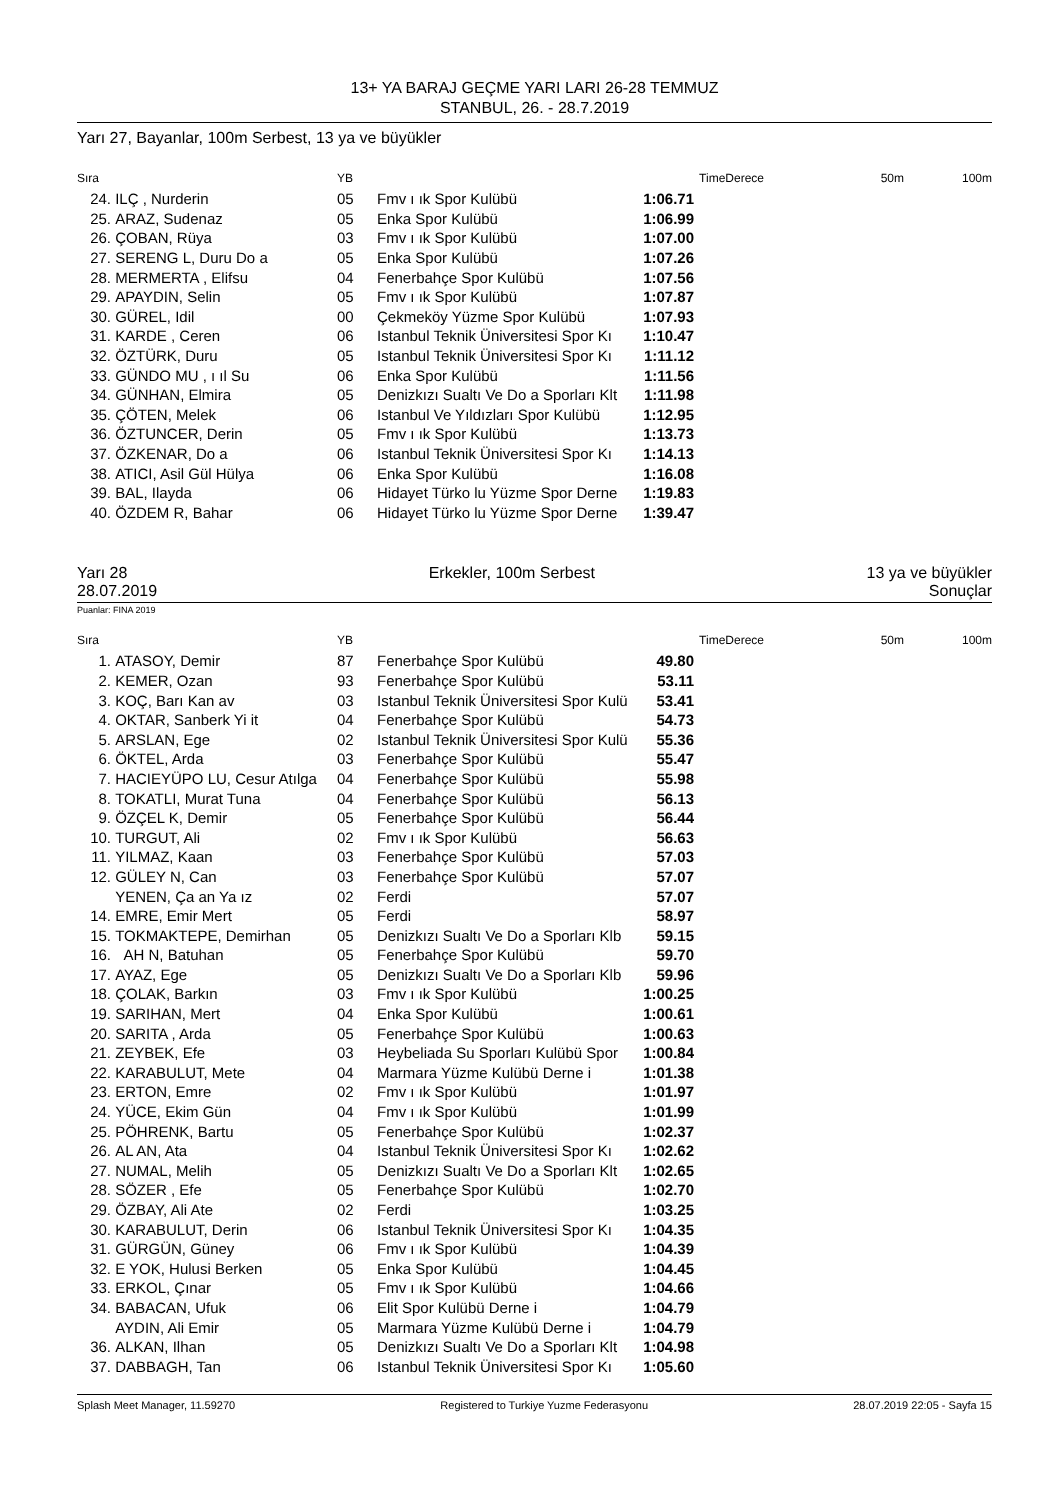13+ YA BARAJ GEÇME YARI LARI 26-28 TEMMUZ
STANBUL, 26. - 28.7.2019
Yarı 27, Bayanlar, 100m Serbest, 13 ya ve büyükler
| Sıra | | YB | | TimeDerece | | 50m | 100m |
| --- | --- | --- | --- | --- | --- | --- | --- |
| 24. | ILÇ , Nurderin | 05 | Fmv ı ık Spor Kulübü | 1:06.71 | | | |
| 25. | ARAZ, Sudenaz | 05 | Enka Spor Kulübü | 1:06.99 | | | |
| 26. | ÇOBAN, Rüya | 03 | Fmv ı ık Spor Kulübü | 1:07.00 | | | |
| 27. | SERENG L, Duru Do a | 05 | Enka Spor Kulübü | 1:07.26 | | | |
| 28. | MERMERTA , Elifsu | 04 | Fenerbahçe Spor Kulübü | 1:07.56 | | | |
| 29. | APAYDIN, Selin | 05 | Fmv ı ık Spor Kulübü | 1:07.87 | | | |
| 30. | GÜREL, Idil | 00 | Çekmeköy Yüzme Spor Kulübü | 1:07.93 | | | |
| 31. | KARDE , Ceren | 06 | Istanbul Teknik Üniversitesi Spor Kı | 1:10.47 | | | |
| 32. | ÖZTÜRK, Duru | 05 | Istanbul Teknik Üniversitesi Spor Kı | 1:11.12 | | | |
| 33. | GÜNDO MU , ı ıl Su | 06 | Enka Spor Kulübü | 1:11.56 | | | |
| 34. | GÜNHAN, Elmira | 05 | Denizkızı Sualtı Ve Do a Sporları Klt | 1:11.98 | | | |
| 35. | ÇÖTEN, Melek | 06 | Istanbul Ve Yıldızları Spor Kulübü | 1:12.95 | | | |
| 36. | ÖZTUNCER, Derin | 05 | Fmv ı ık Spor Kulübü | 1:13.73 | | | |
| 37. | ÖZKENAR, Do a | 06 | Istanbul Teknik Üniversitesi Spor Kı | 1:14.13 | | | |
| 38. | ATICI, Asil Gül Hülya | 06 | Enka Spor Kulübü | 1:16.08 | | | |
| 39. | BAL, Ilayda | 06 | Hidayet Türko lu Yüzme Spor Derne | 1:19.83 | | | |
| 40. | ÖZDEM R, Bahar | 06 | Hidayet Türko lu Yüzme Spor Derne | 1:39.47 | | | |
Yarı 28
28.07.2019
Erkekler, 100m Serbest 13 ya ve büyükler
Sonuçlar
Puanlar: FINA 2019
| Sıra | | YB | | TimeDerece | | 50m | 100m |
| --- | --- | --- | --- | --- | --- | --- | --- |
| 1. | ATASOY, Demir | 87 | Fenerbahçe Spor Kulübü | 49.80 | | | |
| 2. | KEMER, Ozan | 93 | Fenerbahçe Spor Kulübü | 53.11 | | | |
| 3. | KOÇ, Barı Kan av | 03 | Istanbul Teknik Üniversitesi Spor Kulü | 53.41 | | | |
| 4. | OKTAR, Sanberk Yi it | 04 | Fenerbahçe Spor Kulübü | 54.73 | | | |
| 5. | ARSLAN, Ege | 02 | Istanbul Teknik Üniversitesi Spor Kulü | 55.36 | | | |
| 6. | ÖKTEL, Arda | 03 | Fenerbahçe Spor Kulübü | 55.47 | | | |
| 7. | HACIEYÜPO LU, Cesur Atılga | 04 | Fenerbahçe Spor Kulübü | 55.98 | | | |
| 8. | TOKATLI, Murat Tuna | 04 | Fenerbahçe Spor Kulübü | 56.13 | | | |
| 9. | ÖZÇEL K, Demir | 05 | Fenerbahçe Spor Kulübü | 56.44 | | | |
| 10. | TURGUT, Ali | 02 | Fmv ı ık Spor Kulübü | 56.63 | | | |
| 11. | YILMAZ, Kaan | 03 | Fenerbahçe Spor Kulübü | 57.03 | | | |
| 12. | GÜLEY N, Can | 03 | Fenerbahçe Spor Kulübü | 57.07 | | | |
| | YENEN, Ça an Ya ız | 02 | Ferdi | 57.07 | | | |
| 14. | EMRE, Emir Mert | 05 | Ferdi | 58.97 | | | |
| 15. | TOKMAKTEPE, Demirhan | 05 | Denizkızı Sualtı Ve Do a Sporları Klb | 59.15 | | | |
| 16. | AH N, Batuhan | 05 | Fenerbahçe Spor Kulübü | 59.70 | | | |
| 17. | AYAZ, Ege | 05 | Denizkızı Sualtı Ve Do a Sporları Klb | 59.96 | | | |
| 18. | ÇOLAK, Barkın | 03 | Fmv ı ık Spor Kulübü | 1:00.25 | | | |
| 19. | SARIHAN, Mert | 04 | Enka Spor Kulübü | 1:00.61 | | | |
| 20. | SARITA , Arda | 05 | Fenerbahçe Spor Kulübü | 1:00.63 | | | |
| 21. | ZEYBEK, Efe | 03 | Heybeliada Su Sporları Kulübü Spor | 1:00.84 | | | |
| 22. | KARABULUT, Mete | 04 | Marmara Yüzme Kulübü Derne i | 1:01.38 | | | |
| 23. | ERTON, Emre | 02 | Fmv ı ık Spor Kulübü | 1:01.97 | | | |
| 24. | YÜCE, Ekim Gün | 04 | Fmv ı ık Spor Kulübü | 1:01.99 | | | |
| 25. | PÖHRENK, Bartu | 05 | Fenerbahçe Spor Kulübü | 1:02.37 | | | |
| 26. | AL AN, Ata | 04 | Istanbul Teknik Üniversitesi Spor Kı | 1:02.62 | | | |
| 27. | NUMAL, Melih | 05 | Denizkızı Sualtı Ve Do a Sporları Klt | 1:02.65 | | | |
| 28. | SÖZER , Efe | 05 | Fenerbahçe Spor Kulübü | 1:02.70 | | | |
| 29. | ÖZBAY, Ali Ate | 02 | Ferdi | 1:03.25 | | | |
| 30. | KARABULUT, Derin | 06 | Istanbul Teknik Üniversitesi Spor Kı | 1:04.35 | | | |
| 31. | GÜRGÜN, Güney | 06 | Fmv ı ık Spor Kulübü | 1:04.39 | | | |
| 32. | E YOK, Hulusi Berken | 05 | Enka Spor Kulübü | 1:04.45 | | | |
| 33. | ERKOL, Çınar | 05 | Fmv ı ık Spor Kulübü | 1:04.66 | | | |
| 34. | BABACAN, Ufuk | 06 | Elit Spor Kulübü Derne i | 1:04.79 | | | |
| | AYDIN, Ali Emir | 05 | Marmara Yüzme Kulübü Derne i | 1:04.79 | | | |
| 36. | ALKAN, Ilhan | 05 | Denizkızı Sualtı Ve Do a Sporları Klt | 1:04.98 | | | |
| 37. | DABBAGH, Tan | 06 | Istanbul Teknik Üniversitesi Spor Kı | 1:05.60 | | | |
Splash Meet Manager, 11.59270 Registered to Turkiye Yuzme Federasyonu 28.07.2019 22:05 - Sayfa 15